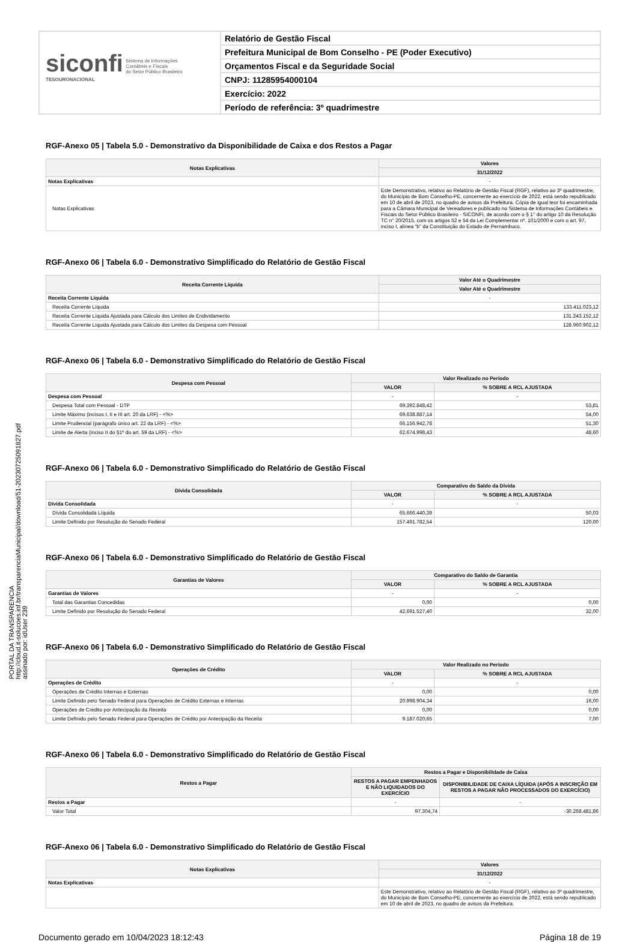PORTAL DA TRANSPARENCIA
http://cloud.it-solucoes.inf.br/transparenciaMunicipal/download/51-20230725091827.pdf
assinado por: idUser 239
siconfi Sistema de Informações
Contábeis e Fiscais
do Setor Público Brasileiro
TESOURONACIONAL
Relatório de Gestão Fiscal
Prefeitura Municipal de Bom Conselho - PE (Poder Executivo)
Orçamentos Fiscal e da Seguridade Social
CNPJ: 11285954000104
Exercício: 2022
Período de referência: 3º quadrimestre
RGF-Anexo 05 | Tabela 5.0 - Demonstrativo da Disponibilidade de Caixa e dos Restos a Pagar
| Notas Explicativas | Valores |
| --- | --- |
| | 31/12/2022 |
| Notas Explicativas | - |
| Notas Explicativas | Este Demonstrativo, relativo ao Relatório de Gestão Fiscal (RGF), relativo ao 3º quadrimestre, do Município de Bom Conselho-PE, concernente ao exercício de 2022, está sendo republicado em 10 de abril de 2023, no quadro de avisos da Prefeitura. Cópia de igual teor foi encaminhada para a Câmara Municipal de Vereadores e publicado no Sistema de Informações Contábeis e Fiscais do Setor Público Brasileiro - SICONFI, de acordo com o § 1° do artigo 10 da Resolução TC n° 20/2015, com os artigos 52 e 54 da Lei Complementar nº. 101/2000 e com o art. 97, inciso I, alínea “b” da Constituição do Estado de Pernambuco. |
RGF-Anexo 06 | Tabela 6.0 - Demonstrativo Simplificado do Relatório de Gestão Fiscal
| Receita Corrente Líquida | Valor Até o Quadrimestre |
| --- | --- |
| | Valor Até o Quadrimestre |
| Receita Corrente Líquida | - |
| Receita Corrente Líquida | 133.411.023,12 |
| Receita Corrente Líquida Ajustada para Cálculo dos Limites de Endividamento | 131.243.152,12 |
| Receita Corrente Líquida Ajustada para Cálculo dos Limites da Despesa com Pessoal | 128.960.902,12 |
RGF-Anexo 06 | Tabela 6.0 - Demonstrativo Simplificado do Relatório de Gestão Fiscal
| Despesa com Pessoal | Valor Realizado no Período | |
| --- | --- | --- |
| | VALOR | % SOBRE A RCL AJUSTADA |
| Despesa com Pessoal | - | - |
| Despesa Total com Pessoal - DTP | 69.392.848,42 | 53,81 |
| Limite Máximo (incisos I, II e III art. 20 da LRF) - <%> | 69.638.887,14 | 54,00 |
| Limite Prudencial (parágrafo único art. 22 da LRF) - <%> | 66.156.942,78 | 51,30 |
| Limite de Alerta (inciso II do §1º do art. 59 da LRF) - <%> | 62.674.998,43 | 48,60 |
RGF-Anexo 06 | Tabela 6.0 - Demonstrativo Simplificado do Relatório de Gestão Fiscal
| Dívida Consolidada | Comparativo do Saldo da Dívida | |
| --- | --- | --- |
| | VALOR | % SOBRE A RCL AJUSTADA |
| Dívida Consolidada | - | - |
| Dívida Consolidada Líquida | 65.666.440,39 | 50,03 |
| Limite Definido por Resolução do Senado Federal | 157.491.782,54 | 120,00 |
RGF-Anexo 06 | Tabela 6.0 - Demonstrativo Simplificado do Relatório de Gestão Fiscal
| Garantias de Valores | Comparativo do Saldo de Garantia | |
| --- | --- | --- |
| | VALOR | % SOBRE A RCL AJUSTADA |
| Garantias de Valores | - | - |
| Total das Garantias Concedidas | 0,00 | 0,00 |
| Limite Definido por Resolução do Senado Federal | 42.691.527,40 | 32,00 |
RGF-Anexo 06 | Tabela 6.0 - Demonstrativo Simplificado do Relatório de Gestão Fiscal
| Operações de Crédito | Valor Realizado no Período | |
| --- | --- | --- |
| | VALOR | % SOBRE A RCL AJUSTADA |
| Operações de Crédito | - | - |
| Operações de Crédito Internas e Externas | 0,00 | 0,00 |
| Limite Definido pelo Senado Federal para Operações de Crédito Externas e Internas | 20.998.904,34 | 16,00 |
| Operações de Crédito por Antecipação da Receita | 0,00 | 0,00 |
| Limite Definido pelo Senado Federal para Operações de Crédito por Antecipação da Receita | 9.187.020,65 | 7,00 |
RGF-Anexo 06 | Tabela 6.0 - Demonstrativo Simplificado do Relatório de Gestão Fiscal
| Restos a Pagar | Restos a Pagar e Disponibilidade de Caixa | |
| --- | --- | --- |
| | RESTOS A PAGAR EMPENHADOS E NÃO LIQUIDADOS DO EXERCÍCIO | DISPONIBILIDADE DE CAIXA LÍQUIDA (APÓS A INSCRIÇÃO EM RESTOS A PAGAR NÃO PROCESSADOS DO EXERCÍCIO) |
| Restos a Pagar | - | - |
| Valor Total | 97.304,74 | -30.268.481,86 |
RGF-Anexo 06 | Tabela 6.0 - Demonstrativo Simplificado do Relatório de Gestão Fiscal
| Notas Explicativas | Valores |
| --- | --- |
| | 31/12/2022 |
| Notas Explicativas | - |
| | Este Demonstrativo, relativo ao Relatório de Gestão Fiscal (RGF), relativo ao 3º quadrimestre, do Município de Bom Conselho-PE, concernente ao exercício de 2022, está sendo republicado em 10 de abril de 2023, no quadro de avisos da Prefeitura. |
Documento gerado em 10/04/2023 18:12:43 Página 18 de 19